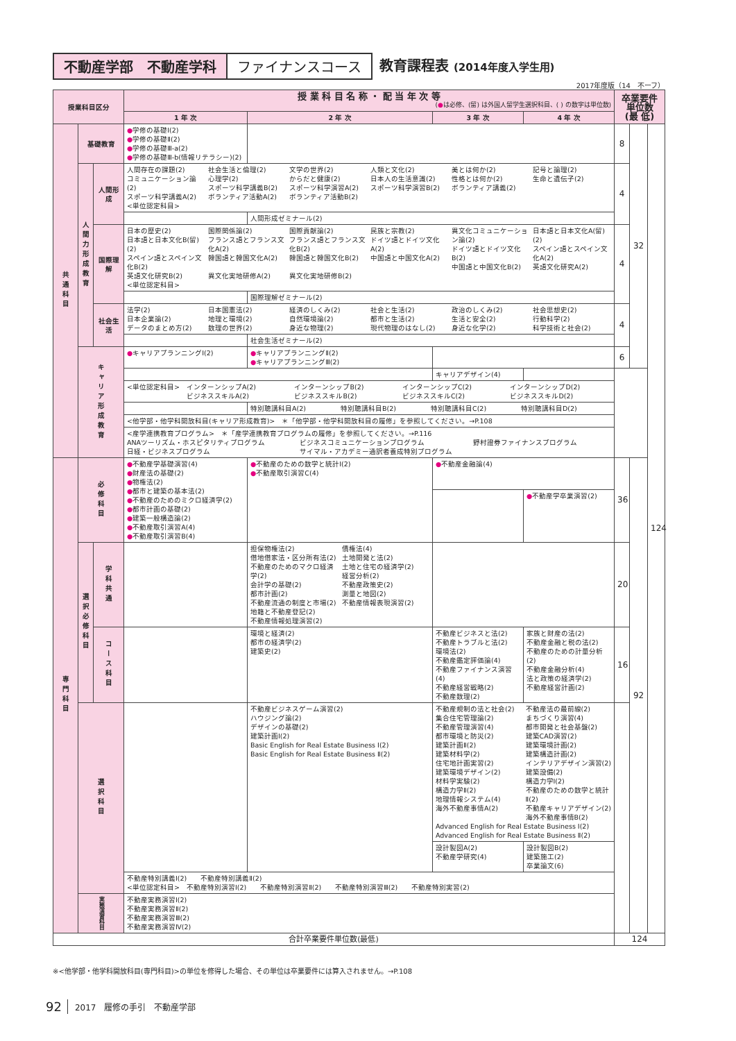不動産学部　不動産学科 ファイナンスコース 教育課程表 (2014年度入学生用)
2017年度版（14　不ーフ）
| 授業科目区分 | | | 授 業 科 目 名 称 ・ 配 当 年 次 等 ( ● は必修、(留) は外国人留学生選択科目、( ) の数字は単位数) | | | | 卒業要件 単位数 (最 低) | | |
| --- | --- | --- | --- | --- | --- | --- | --- | --- | --- |
| | | | 1 年 次 | 2 年 次 | 3 年 次 | 4 年 次 | | | |
| 共通科目 | 基礎教育 | | ● 学修の基礎Ⅰ(2) ● 学修の基礎Ⅱ(2) ● 学修の基礎Ⅲ-a(2) ● 学修の基礎Ⅲ-b(情報リテラシー)(2) | | | | 8 | 32 | 124 |
| | 人間力形成教育 | 人間形成 | 人間存在の課題(2) コミュニケーション論(2) スポーツ科学講義A(2) <単位認定科目> 社会生活と倫理(2) 心理学(2) スポーツ科学講義B(2) ボランティア活動A(2) 文学の世界(2) からだと健康(2) スポーツ科学演習A(2) ボランティア活動B(2) 人類と文化(2) 日本人の生活意識(2) スポーツ科学演習B(2) 美とは何か(2) 性格とは何か(2) ボランティア講義(2) 記号と論理(2) 生命と遺伝子(2) | | | | 4 | | |
| | | | | 人間形成ゼミナール(2) | | | | | |
| | | 国際理解 | 日本の歴史(2) 日本語と日本文化B(留)(2) スペイン語とスペイン文化B(2) 英語文化研究B(2) <単位認定科目> 国際関係論(2) フランス語とフランス文化A(2) 韓国語と韓国文化A(2) 異文化実地研修A(2) 国際貢献論(2) フランス語とフランス文化B(2) 韓国語と韓国文化B(2) 異文化実地研修B(2) 民族と宗教(2) ドイツ語とドイツ文化A(2) 中国語と中国文化A(2) 異文化コミュニケーション論(2) ドイツ語とドイツ文化B(2) 中国語と中国文化B(2) 日本語と日本文化A(留)(2) スペイン語とスペイン文化A(2) 英語文化研究A(2) | | | | 4 | | |
| | | | | 国際理解ゼミナール(2) | | | | | |
| | | 社会生活 | 法学(2) 日本企業論(2) データのまとめ方(2) 日本国憲法(2) 地理と環境(2) 数理の世界(2) 経済のしくみ(2) 自然環境論(2) 身近な物理(2) 社会と生活(2) 都市と生活(2) 現代物理のはなし(2) 政治のしくみ(2) 生活と安全(2) 身近な化学(2) 社会思想史(2) 行動科学(2) 科学技術と社会(2) | | | | 4 | | |
| | | | | 社会生活ゼミナール(2) | | | | | |
| | キャリア形成教育 | | ● キャリアプランニングⅠ(2) | ● キャリアプランニングⅡ(2) ● キャリアプランニングⅢ(2) | | | 6 | | |
| | | | | | キャリアデザイン(4) | | | | |
| | | | <単位認定科目> インターンシップA(2) ビジネススキルA(2) インターンシップB(2) ビジネススキルB(2) インターンシップC(2) ビジネススキルC(2) インターンシップD(2) ビジネススキルD(2) | | | | | | |
| | | | | 特別聴講科目A(2) 特別聴講科目B(2) 特別聴講科目C(2) 特別聴講科目D(2) | | | | | |
| | | | <他学部・他学科開放科目(キャリア形成教育)> ＊「他学部・他学科開放科目の履修」を参照してください。→P.108 | | | | | | |
| | | | <産学連携教育プログラム> ＊「産学連携教育プログラムの履修」を参照してください。→P.116 ANAツーリズム・ホスピタリティプログラム 日経・ビジネスプログラム ビジネスコミュニケーションプログラム サイマル・アカデミー通訳者養成特別プログラム 野村證券ファイナンスプログラム | | | | | | |
| 専門科目 | 必修科目 | | ● 不動産学基礎演習(4) ● 財産法の基礎(2) ● 物権法(2) ● 都市と建築の基本法(2) ● 不動産のためのミクロ経済学(2) ● 都市計画の基礎(2) ● 建築一般構造論(2) ● 不動産取引演習A(4) ● 不動産取引演習B(4) | ● 不動産のための数学と統計Ⅰ(2) ● 不動産取引演習C(4) | ● 不動産金融論(4) | | 36 | 92 | |
| | | | | | | ● 不動産学卒業演習(2) | | | |
| | 選択必修科目 | 学科共通 | | 担保物権法(2) 借地借家法・区分所有法(2) 不動産のためのマクロ経済学(2) 会計学の基礎(2) 都市計画(2) 不動産流通の制度と市場(2) 地籍と不動産登記(2) 不動産情報処理演習(2) 債権法(4) 土地開発と法(2) 土地と住宅の経済学(2) 経営分析(2) 不動産政策史(2) 測量と地図(2) 不動産情報表現演習(2) | | | 20 | | |
| | | コース科目 | | 環境と経済(2) 都市の経済学(2) 建築史(2) | 不動産ビジネスと法(2) 不動産トラブルと法(2) 環境法(2) 不動産鑑定評価論(4) 不動産ファイナンス演習(4) 不動産経営戦略(2) 不動産数理(2) | 家族と財産の法(2) 不動産金融と税の法(2) 不動産のための計量分析(2) 不動産金融分析(4) 法と政策の経済学(2) 不動産経営計画(2) | 16 | | |
| | 選択科目 | | | 不動産ビジネスゲーム演習(2) ハウジング論(2) デザインの基礎(2) 建築計画Ⅰ(2) Basic English for Real Estate Business Ⅰ(2) Basic English for Real Estate Business Ⅱ(2) | 不動産規制の法と社会(2) 集合住宅管理論(2) 不動産管理演習(4) 都市環境と防災(2) 建築計画Ⅱ(2) 建築材料学(2) 住宅地計画実習(2) 建築環境デザイン(2) 材料学実験(2) 構造力学Ⅱ(2) 地理情報システム(4) 海外不動産事情A(2) 不動産法の最前線(2) まちづくり演習(4) 都市開発と社会基盤(2) 建築CAD演習(2) 建築環境計画(2) 建築構造計画(2) インテリアデザイン演習(2) 建築設備(2) 構造力学Ⅰ(2) 不動産のための数学と統計Ⅱ(2) 不動産キャリアデザイン(2) 海外不動産事情B(2) Advanced English for Real Estate Business Ⅰ(2) Advanced English for Real Estate Business Ⅱ(2) | | | | |
| | | | | | 設計製図A(2) 不動産学研究(4) | 設計製図B(2) 建築施工(2) 卒業論文(6) | | | |
| | | | 不動産特別講義Ⅰ(2) 不動産特別講義Ⅱ(2) <単位認定科目> 不動産特別演習Ⅰ(2) 不動産特別演習Ⅱ(2) 不動産特別演習Ⅲ(2) 不動産特別実習(2) | | | | | | |
| | 実務演習科目 | | 不動産実務演習Ⅰ(2) 不動産実務演習Ⅱ(2) 不動産実務演習Ⅲ(2) 不動産実務演習Ⅳ(2) | | | | | | |
| 合計卒業要件単位数(最低) | | | | | | | 124 | | |
※<他学部・他学科開放科目(専門科目)>の単位を修得した場合、その単位は卒業要件には算入されません。→P.108
92 2017　履修の手引　不動産学部